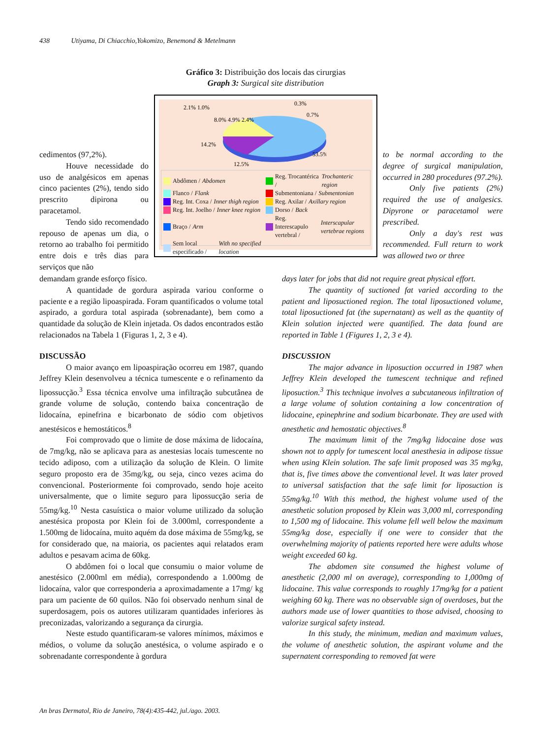438 Utiyama, Di Chiacchio,Yokomizo, Benemond & Metelmann
Gráfico 3: Distribuição dos locais das cirurgias
Graph 3: Surgical site distribution
2.1% 1.0%
0.3%
0.7%
8.0% 4.9% 2.4%
14.2%
53.5%
12.5%
Abdômen / Abdomen
Reg. Trocantérica / Trochanteric region
Flanco / Flank
Submentoniana / Submentonian
Reg. Int. Coxa / Inner thigh region
Reg. Axilar / Axillary region
Reg. Int. Joelho / Inner knee region
Dorso / Back
Braço / Arm
Reg. Interescapulo vertebral / Interscapular vertebrae regions
Sem local especificado / With no specified location
cedimentos (97,2%).
Houve necessidade do uso de analgésicos em apenas cinco pacientes (2%), tendo sido prescrito dipirona ou paracetamol.
Tendo sido recomendado repouso de apenas um dia, o retorno ao trabalho foi permitido entre dois e três dias para serviços que não
to be normal according to the degree of surgical manipulation, occurred in 280 procedures (97.2%).
Only five patients (2%) required the use of analgesics. Dipyrone or paracetamol were prescribed.
Only a day's rest was recommended. Full return to work was allowed two or three
demandam grande esforço físico.
A quantidade de gordura aspirada variou conforme o paciente e a região lipoaspirada. Foram quantificados o volume total aspirado, a gordura total aspirada (sobrenadante), bem como a quantidade da solução de Klein injetada. Os dados encontrados estão relacionados na Tabela 1 (Figuras 1, 2, 3 e 4).
DISCUSSÃO
O maior avanço em lipoaspiração ocorreu em 1987, quando Jeffrey Klein desenvolveu a técnica tumescente e o refinamento da lipossucção.<sup>3</sup> Essa técnica envolve uma infiltração subcutânea de grande volume de solução, contendo baixa concentração de lidocaína, epinefrina e bicarbonato de sódio com objetivos anestésicos e hemostáticos.<sup>8</sup>
Foi comprovado que o limite de dose máxima de lidocaína, de 7mg/kg, não se aplicava para as anestesias locais tumescente no tecido adiposo, com a utilização da solução de Klein. O limite seguro proposto era de 35mg/kg, ou seja, cinco vezes acima do convencional. Posteriormente foi comprovado, sendo hoje aceito universalmente, que o limite seguro para lipossucção seria de 55mg/kg.<sup>10</sup> Nesta casuística o maior volume utilizado da solução anestésica proposta por Klein foi de 3.000ml, correspondente a 1.500mg de lidocaína, muito aquém da dose máxima de 55mg/kg, se for considerado que, na maioria, os pacientes aqui relatados eram adultos e pesavam acima de 60kg.
O abdômen foi o local que consumiu o maior volume de anestésico (2.000ml em média), correspondendo a 1.000mg de lidocaína, valor que corresponderia a aproximadamente a 17mg/ kg para um paciente de 60 quilos. Não foi observado nenhum sinal de superdosagem, pois os autores utilizaram quantidades inferiores às preconizadas, valorizando a segurança da cirurgia.
Neste estudo quantificaram-se valores mínimos, máximos e médios, o volume da solução anestésica, o volume aspirado e o sobrenadante correspondente à gordura
days later for jobs that did not require great physical effort.
The quantity of suctioned fat varied according to the patient and liposuctioned region. The total liposuctioned volume, total liposuctioned fat (the supernatant) as well as the quantity of Klein solution injected were quantified. The data found are reported in Table 1 (Figures 1, 2, 3 e 4).
DISCUSSION
The major advance in liposuction occurred in 1987 when Jeffrey Klein developed the tumescent technique and refined liposuction.<sup>3</sup> This technique involves a subcutaneous infiltration of a large volume of solution containing a low concentration of lidocaine, epinephrine and sodium bicarbonate. They are used with anesthetic and hemostatic objectives.<sup>8</sup>
The maximum limit of the 7mg/kg lidocaine dose was shown not to apply for tumescent local anesthesia in adipose tissue when using Klein solution. The safe limit proposed was 35 mg/kg, that is, five times above the conventional level. It was later proved to universal satisfaction that the safe limit for liposuction is 55mg/kg.<sup>10</sup> With this method, the highest volume used of the anesthetic solution proposed by Klein was 3,000 ml, corresponding to 1,500 mg of lidocaine. This volume fell well below the maximum 55mg/kg dose, especially if one were to consider that the overwhelming majority of patients reported here were adults whose weight exceeded 60 kg.
The abdomen site consumed the highest volume of anesthetic (2,000 ml on average), corresponding to 1,000mg of lidocaine. This value corresponds to roughly 17mg/kg for a patient weighing 60 kg. There was no observable sign of overdoses, but the authors made use of lower quantities to those advised, choosing to valorize surgical safety instead.
In this study, the minimum, median and maximum values, the volume of anesthetic solution, the aspirant volume and the supernatent corresponding to removed fat were
An bras Dermatol, Rio de Janeiro, 78(4):435-442, jul./ago. 2003.